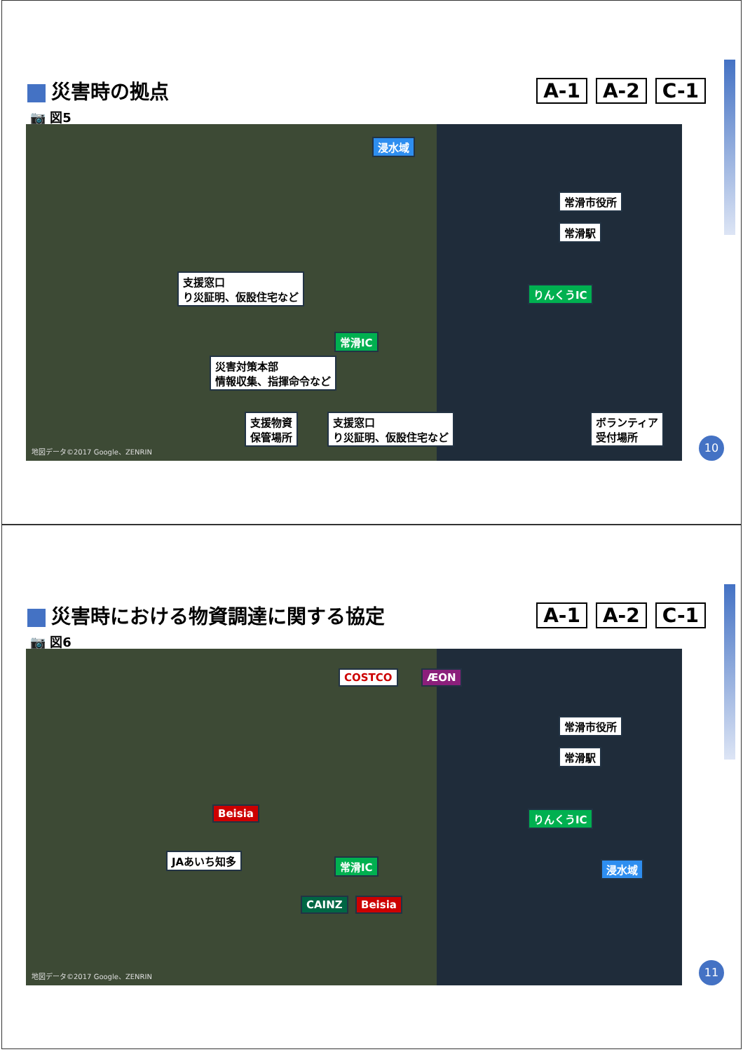災害時の拠点 A-1 A-2 C-1
📷 図5
浸水域
常滑市役所
常滑駅
支援窓口
り災証明、仮設住宅など
りんくうIC
常滑IC
災害対策本部
情報収集、指揮命令など
支援物資
保管場所
支援窓口
り災証明、仮設住宅など
ボランティア
受付場所
地図データ©2017 Google、ZENRIN
10
災害時における物資調達に関する協定 A-1 A-2 C-1
📷 図6
COSTCO ÆON
常滑市役所
常滑駅
Beisia りんくうIC
JAあいち知多 常滑IC 浸水域
CAINZ Beisia
地図データ©2017 Google、ZENRIN
11